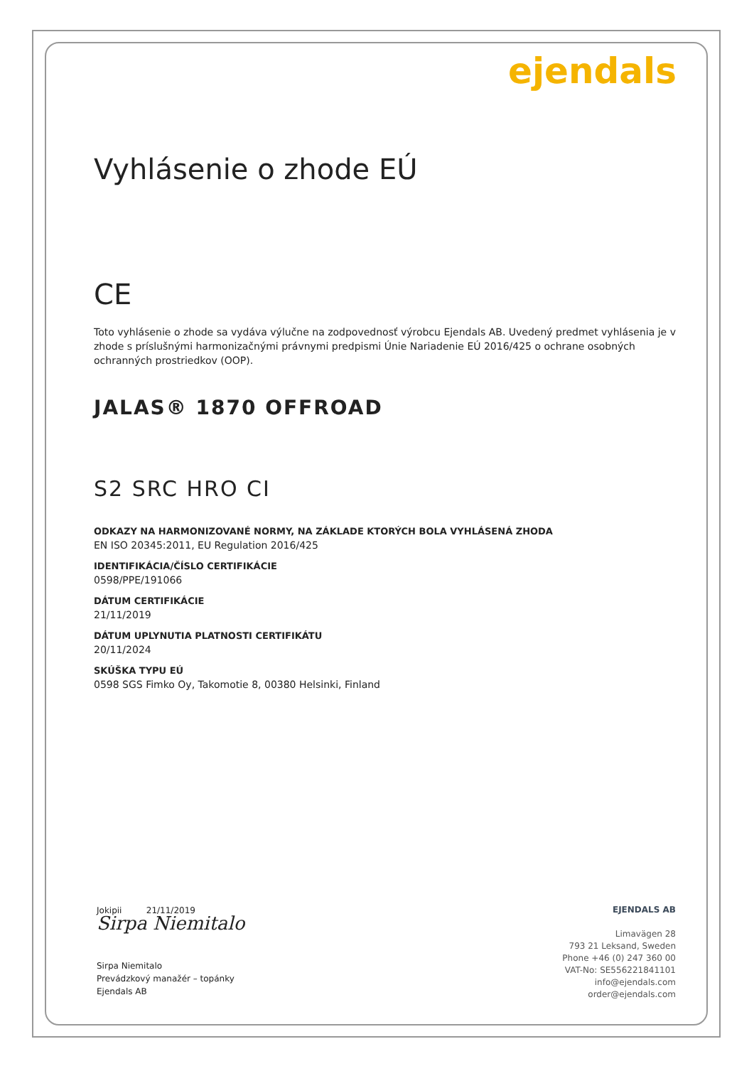ejendals
Vyhlásenie o zhode EÚ
CE
Toto vyhlásenie o zhode sa vydáva výlučne na zodpovednosť výrobcu Ejendals AB. Uvedený predmet vyhlásenia je v zhode s príslušnými harmonizačnými právnymi predpismi Únie Nariadenie EÚ 2016/425 o ochrane osobných ochranných prostriedkov (OOP).
JALAS® 1870 OFFROAD
S2 SRC HRO CI
ODKAZY NA HARMONIZOVANÉ NORMY, NA ZÁKLADE KTORÝCH BOLA VYHLÁSENÁ ZHODA
EN ISO 20345:2011, EU Regulation 2016/425
IDENTIFIKÁCIA/ČÍSLO CERTIFIKÁCIE
0598/PPE/191066
DÁTUM CERTIFIKÁCIE
21/11/2019
DÁTUM UPLYNUTIA PLATNOSTI CERTIFIKÁTU
20/11/2024
SKÚŠKA TYPU EÚ
0598 SGS Fimko Oy, Takomotie 8, 00380 Helsinki, Finland
Jokipii 21/11/2019
Sirpa Niemitalo
Sirpa Niemitalo
Prevádzkový manažér – topánky
Ejendals AB
EJENDALS AB
Limavägen 28
793 21 Leksand, Sweden
Phone +46 (0) 247 360 00
VAT-No: SE556221841101
info@ejendals.com
order@ejendals.com